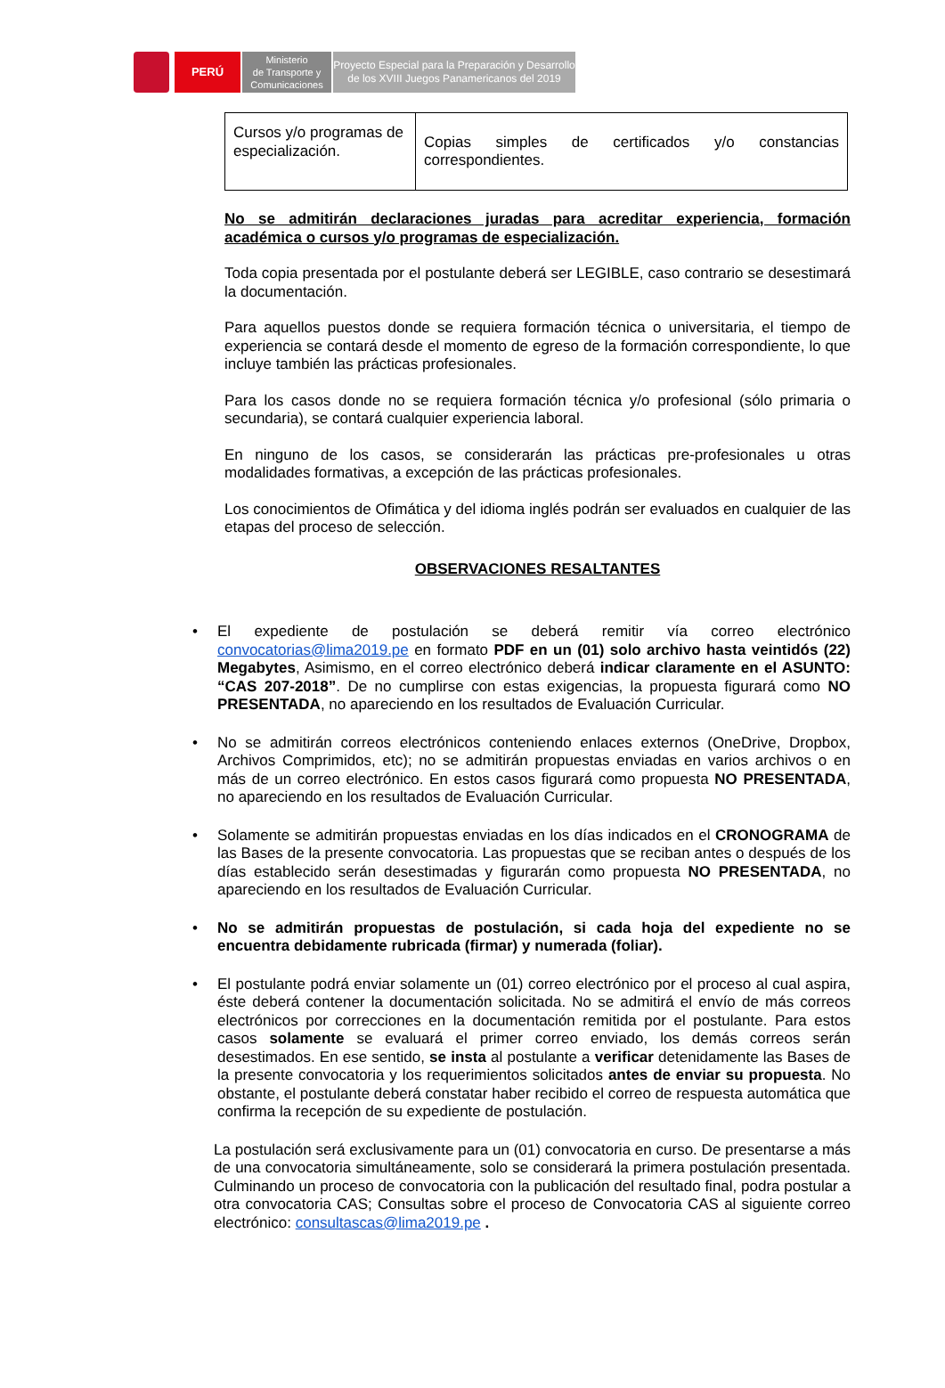PERÚ
Ministerio
de Transporte y
Comunicaciones
Proyecto Especial para la Preparación y Desarrollo
de los XVIII Juegos Panamericanos del 2019
| Cursos y/o programas de especialización. | Copias simples de certificados y/o constancias correspondientes. |
No se admitirán declaraciones juradas para acreditar experiencia, formación académica o cursos y/o programas de especialización.
Toda copia presentada por el postulante deberá ser LEGIBLE, caso contrario se desestimará la documentación.
Para aquellos puestos donde se requiera formación técnica o universitaria, el tiempo de experiencia se contará desde el momento de egreso de la formación correspondiente, lo que incluye también las prácticas profesionales.
Para los casos donde no se requiera formación técnica y/o profesional (sólo primaria o secundaria), se contará cualquier experiencia laboral.
En ninguno de los casos, se considerarán las prácticas pre-profesionales u otras modalidades formativas, a excepción de las prácticas profesionales.
Los conocimientos de Ofimática y del idioma inglés podrán ser evaluados en cualquier de las etapas del proceso de selección.
OBSERVACIONES RESALTANTES
• El expediente de postulación se deberá remitir vía correo electrónico convocatorias@lima2019.pe en formato PDF en un (01) solo archivo hasta veintidós (22) Megabytes, Asimismo, en el correo electrónico deberá indicar claramente en el ASUNTO: “CAS 207-2018”. De no cumplirse con estas exigencias, la propuesta figurará como NO PRESENTADA, no apareciendo en los resultados de Evaluación Curricular.
• No se admitirán correos electrónicos conteniendo enlaces externos (OneDrive, Dropbox, Archivos Comprimidos, etc); no se admitirán propuestas enviadas en varios archivos o en más de un correo electrónico. En estos casos figurará como propuesta NO PRESENTADA, no apareciendo en los resultados de Evaluación Curricular.
• Solamente se admitirán propuestas enviadas en los días indicados en el CRONOGRAMA de las Bases de la presente convocatoria. Las propuestas que se reciban antes o después de los días establecido serán desestimadas y figurarán como propuesta NO PRESENTADA, no apareciendo en los resultados de Evaluación Curricular.
• No se admitirán propuestas de postulación, si cada hoja del expediente no se encuentra debidamente rubricada (firmar) y numerada (foliar).
• El postulante podrá enviar solamente un (01) correo electrónico por el proceso al cual aspira, éste deberá contener la documentación solicitada. No se admitirá el envío de más correos electrónicos por correcciones en la documentación remitida por el postulante. Para estos casos solamente se evaluará el primer correo enviado, los demás correos serán desestimados. En ese sentido, se insta al postulante a verificar detenidamente las Bases de la presente convocatoria y los requerimientos solicitados antes de enviar su propuesta. No obstante, el postulante deberá constatar haber recibido el correo de respuesta automática que confirma la recepción de su expediente de postulación.
La postulación será exclusivamente para un (01) convocatoria en curso. De presentarse a más de una convocatoria simultáneamente, solo se considerará la primera postulación presentada. Culminando un proceso de convocatoria con la publicación del resultado final, podra postular a otra convocatoria CAS; Consultas sobre el proceso de Convocatoria CAS al siguiente correo electrónico: consultascas@lima2019.pe .